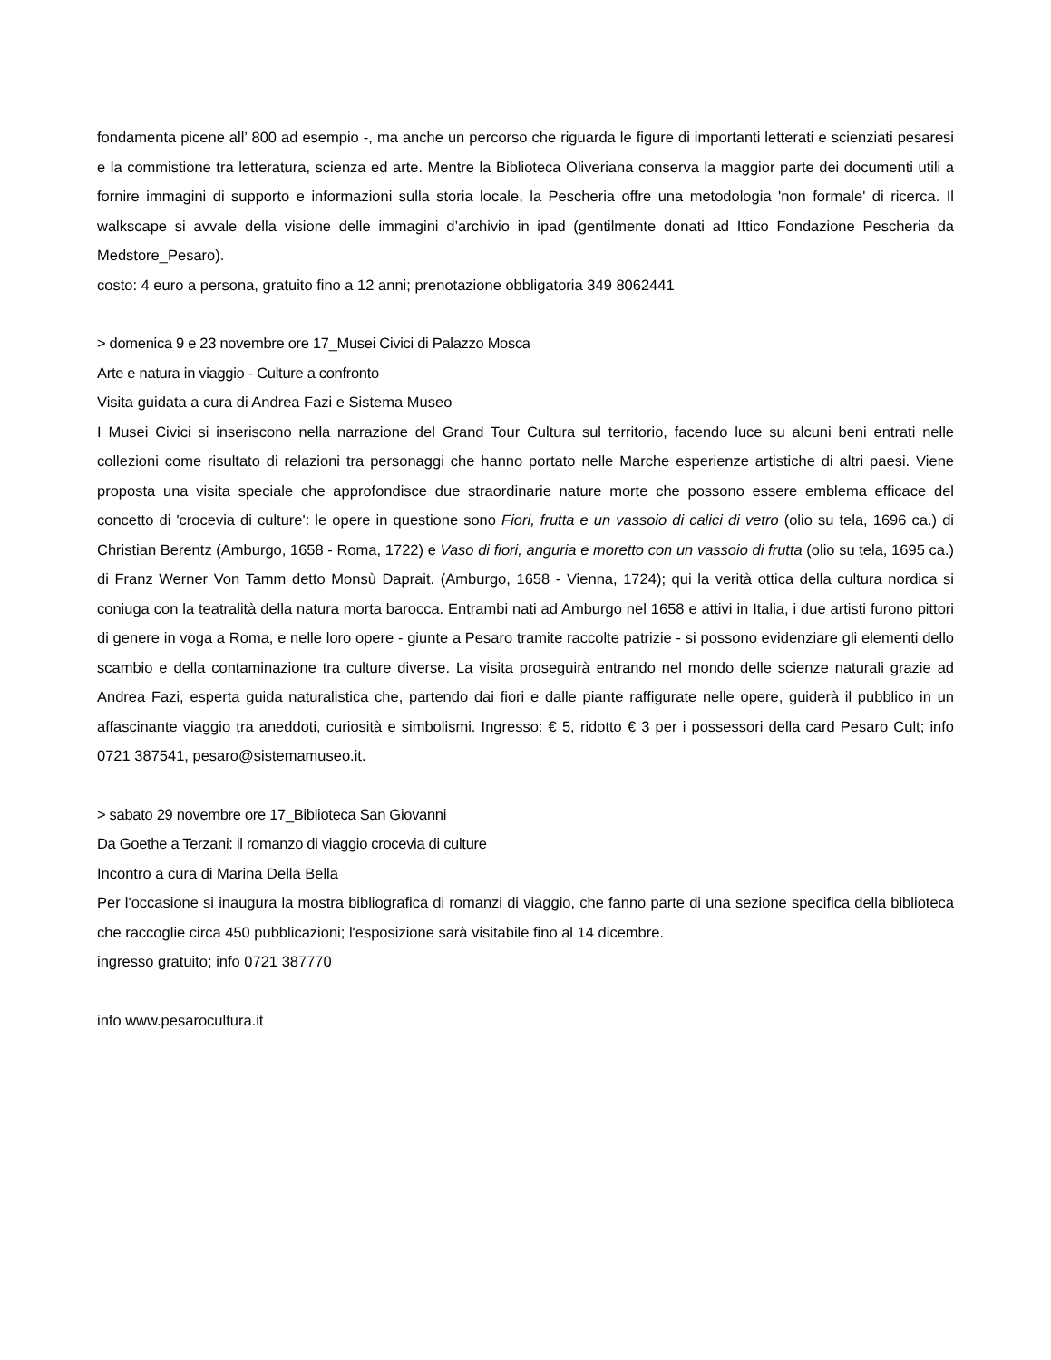fondamenta picene all’ 800 ad esempio -, ma anche un percorso che riguarda le figure di importanti letterati e scienziati pesaresi e la commistione tra letteratura, scienza ed arte. Mentre la Biblioteca Oliveriana conserva la maggior parte dei documenti utili a fornire immagini di supporto e informazioni sulla storia locale, la Pescheria offre una metodologia 'non formale' di ricerca. Il walkscape si avvale della visione delle immagini d’archivio in ipad (gentilmente donati ad Ittico Fondazione Pescheria da Medstore_Pesaro).
costo: 4 euro a persona, gratuito fino a 12 anni; prenotazione obbligatoria 349 8062441
> domenica 9 e 23 novembre ore 17_Musei Civici di Palazzo Mosca
Arte e natura in viaggio - Culture a confronto
Visita guidata a cura di Andrea Fazi e Sistema Museo
I Musei Civici si inseriscono nella narrazione del Grand Tour Cultura sul territorio, facendo luce su alcuni beni entrati nelle collezioni come risultato di relazioni tra personaggi che hanno portato nelle Marche esperienze artistiche di altri paesi. Viene proposta una visita speciale che approfondisce due straordinarie nature morte che possono essere emblema efficace del concetto di 'crocevia di culture': le opere in questione sono Fiori, frutta e un vassoio di calici di vetro (olio su tela, 1696 ca.) di Christian Berentz (Amburgo, 1658 - Roma, 1722) e Vaso di fiori, anguria e moretto con un vassoio di frutta (olio su tela, 1695 ca.) di Franz Werner Von Tamm detto Monsù Daprait. (Amburgo, 1658 - Vienna, 1724); qui la verità ottica della cultura nordica si coniuga con la teatralità della natura morta barocca. Entrambi nati ad Amburgo nel 1658 e attivi in Italia, i due artisti furono pittori di genere in voga a Roma, e nelle loro opere - giunte a Pesaro tramite raccolte patrizie - si possono evidenziare gli elementi dello scambio e della contaminazione tra culture diverse. La visita proseguirà entrando nel mondo delle scienze naturali grazie ad Andrea Fazi, esperta guida naturalistica che, partendo dai fiori e dalle piante raffigurate nelle opere, guiderà il pubblico in un affascinante viaggio tra aneddoti, curiosità e simbolismi. Ingresso: € 5, ridotto € 3 per i possessori della card Pesaro Cult; info 0721 387541, pesaro@sistemamuseo.it.
> sabato 29 novembre ore 17_Biblioteca San Giovanni
Da Goethe a Terzani: il romanzo di viaggio crocevia di culture
Incontro a cura di Marina Della Bella
Per l'occasione si inaugura la mostra bibliografica di romanzi di viaggio, che fanno parte di una sezione specifica della biblioteca che raccoglie circa 450 pubblicazioni; l'esposizione sarà visitabile fino al 14 dicembre.
ingresso gratuito; info 0721 387770
info www.pesarocultura.it